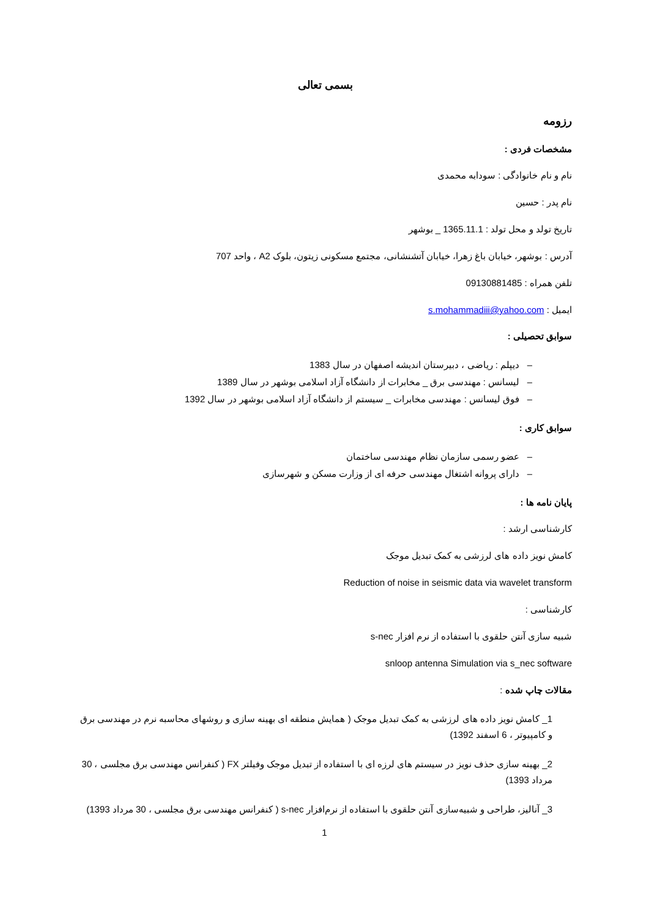بسمی تعالی
رزومه
مشخصات فردی :
نام و نام خانوادگی : سودابه محمدی
نام پدر : حسین
تاریخ تولد و محل تولد : 1365.11.1 _ بوشهر
آدرس : بوشهر، خیابان باغ زهرا، خیابان آتشنشانی، مجتمع مسکونی زیتون، بلوک A2 ، واحد 707
تلفن همراه : 09130881485
ایمیل : s.mohammadiii@yahoo.com
سوابق تحصیلی :
– دیپلم : ریاضی ، دبیرستان اندیشه اصفهان در سال 1383
– لیسانس : مهندسی برق _ مخابرات از دانشگاه آزاد اسلامی بوشهر در سال 1389
– فوق لیسانس : مهندسی مخابرات _ سیستم از دانشگاه آزاد اسلامی بوشهر در سال 1392
سوابق کاری :
– عضو رسمی سازمان نظام مهندسی ساختمان
– دارای پروانه اشتغال مهندسی حرفه ای از وزارت مسکن و شهرسازی
پایان نامه ها :
کارشناسی ارشد :
کامش نویز داده های لرزشی به کمک تبدیل موجک
Reduction of noise in seismic data via wavelet transform
کارشناسی :
شبیه سازی آنتن حلقوی با استفاده از نرم افزار s-nec
snloop antenna Simulation via s_nec software
مقالات چاپ شده :
1_ کامش نویز داده های لرزشی به کمک تبدیل موجک ( همایش منطقه ای بهینه سازی و روشهای محاسبه نرم در مهندسی برق و کامپیوتر ، 6 اسفند 1392)
2_ بهینه سازی حذف نویز در سیستم های لرزه ای با استفاده از تبدیل موجک وفیلتر FX ( کنفرانس مهندسی برق مجلسی ، 30 مرداد 1393)
3_ آنالیز، طراحی و شبیه‌سازی آنتن حلقوی با استفاده از نرم‌افزار s-nec ( کنفرانس مهندسی برق مجلسی ، 30 مرداد 1393)
1